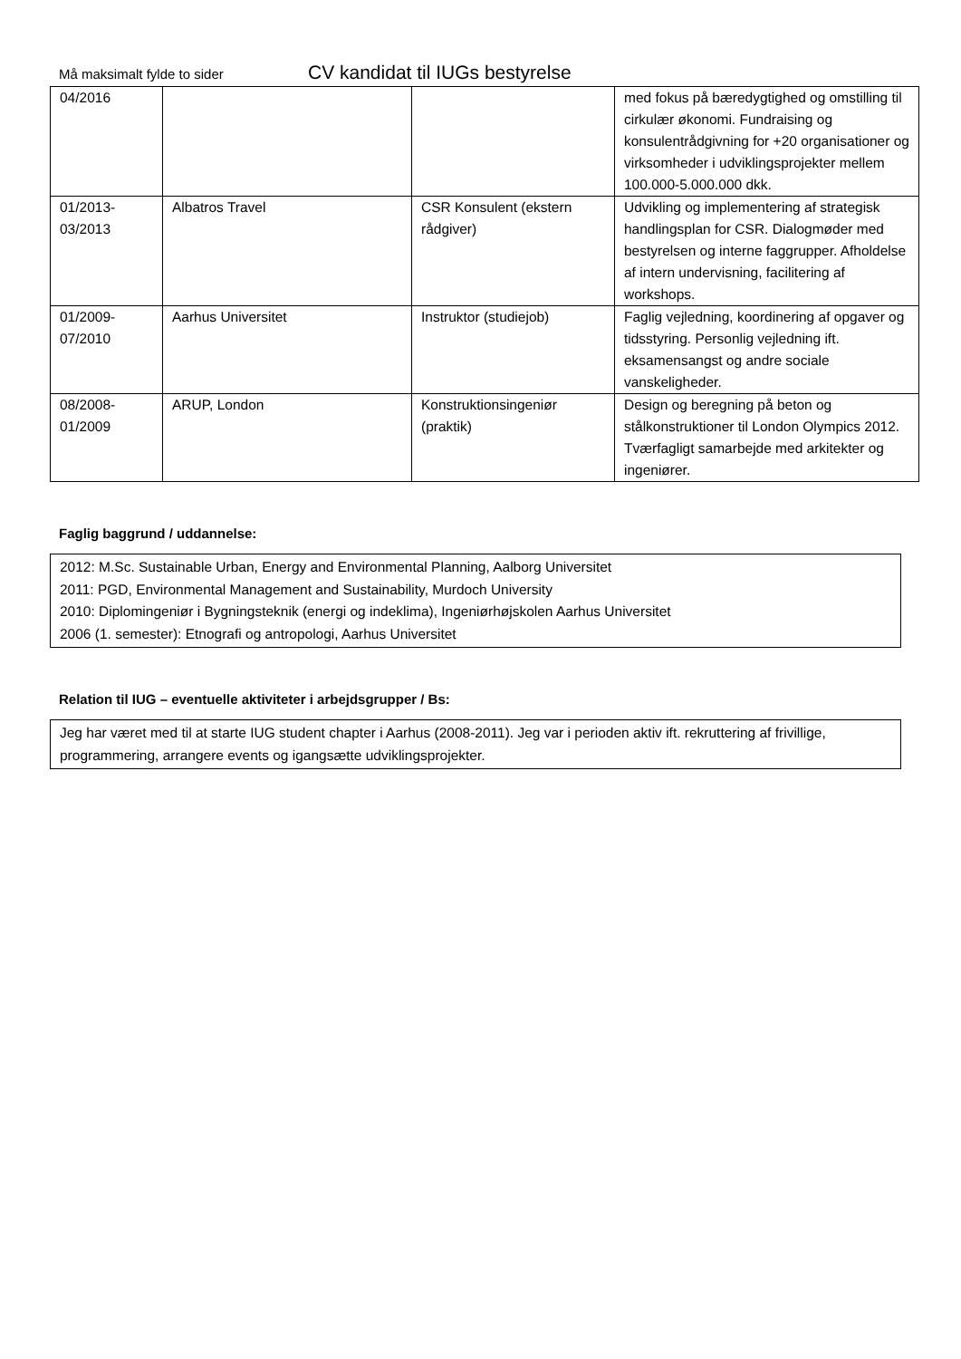Må maksimalt fylde to sider CV kandidat til IUGs bestyrelse
| 04/2016 | | | med fokus på bæredygtighed og omstilling til cirkulær økonomi. Fundraising og konsulentrådgivning for +20 organisationer og virksomheder i udviklingsprojekter mellem 100.000-5.000.000 dkk. |
| 01/2013- 03/2013 | Albatros Travel | CSR Konsulent (ekstern rådgiver) | Udvikling og implementering af strategisk handlingsplan for CSR. Dialogmøder med bestyrelsen og interne faggrupper. Afholdelse af intern undervisning, facilitering af workshops. |
| 01/2009- 07/2010 | Aarhus Universitet | Instruktor (studiejob) | Faglig vejledning, koordinering af opgaver og tidsstyring. Personlig vejledning ift. eksamensangst og andre sociale vanskeligheder. |
| 08/2008- 01/2009 | ARUP, London | Konstruktionsingeniør (praktik) | Design og beregning på beton og stålkonstruktioner til London Olympics 2012. Tværfagligt samarbejde med arkitekter og ingeniører. |
Faglig baggrund / uddannelse:
2012: M.Sc. Sustainable Urban, Energy and Environmental Planning, Aalborg Universitet
2011: PGD, Environmental Management and Sustainability, Murdoch University
2010: Diplomingeniør i Bygningsteknik (energi og indeklima), Ingeniørhøjskolen Aarhus Universitet
2006 (1. semester): Etnografi og antropologi, Aarhus Universitet
Relation til IUG – eventuelle aktiviteter i arbejdsgrupper / Bs:
Jeg har været med til at starte IUG student chapter i Aarhus (2008-2011). Jeg var i perioden aktiv ift. rekruttering af frivillige, programmering, arrangere events og igangsætte udviklingsprojekter.